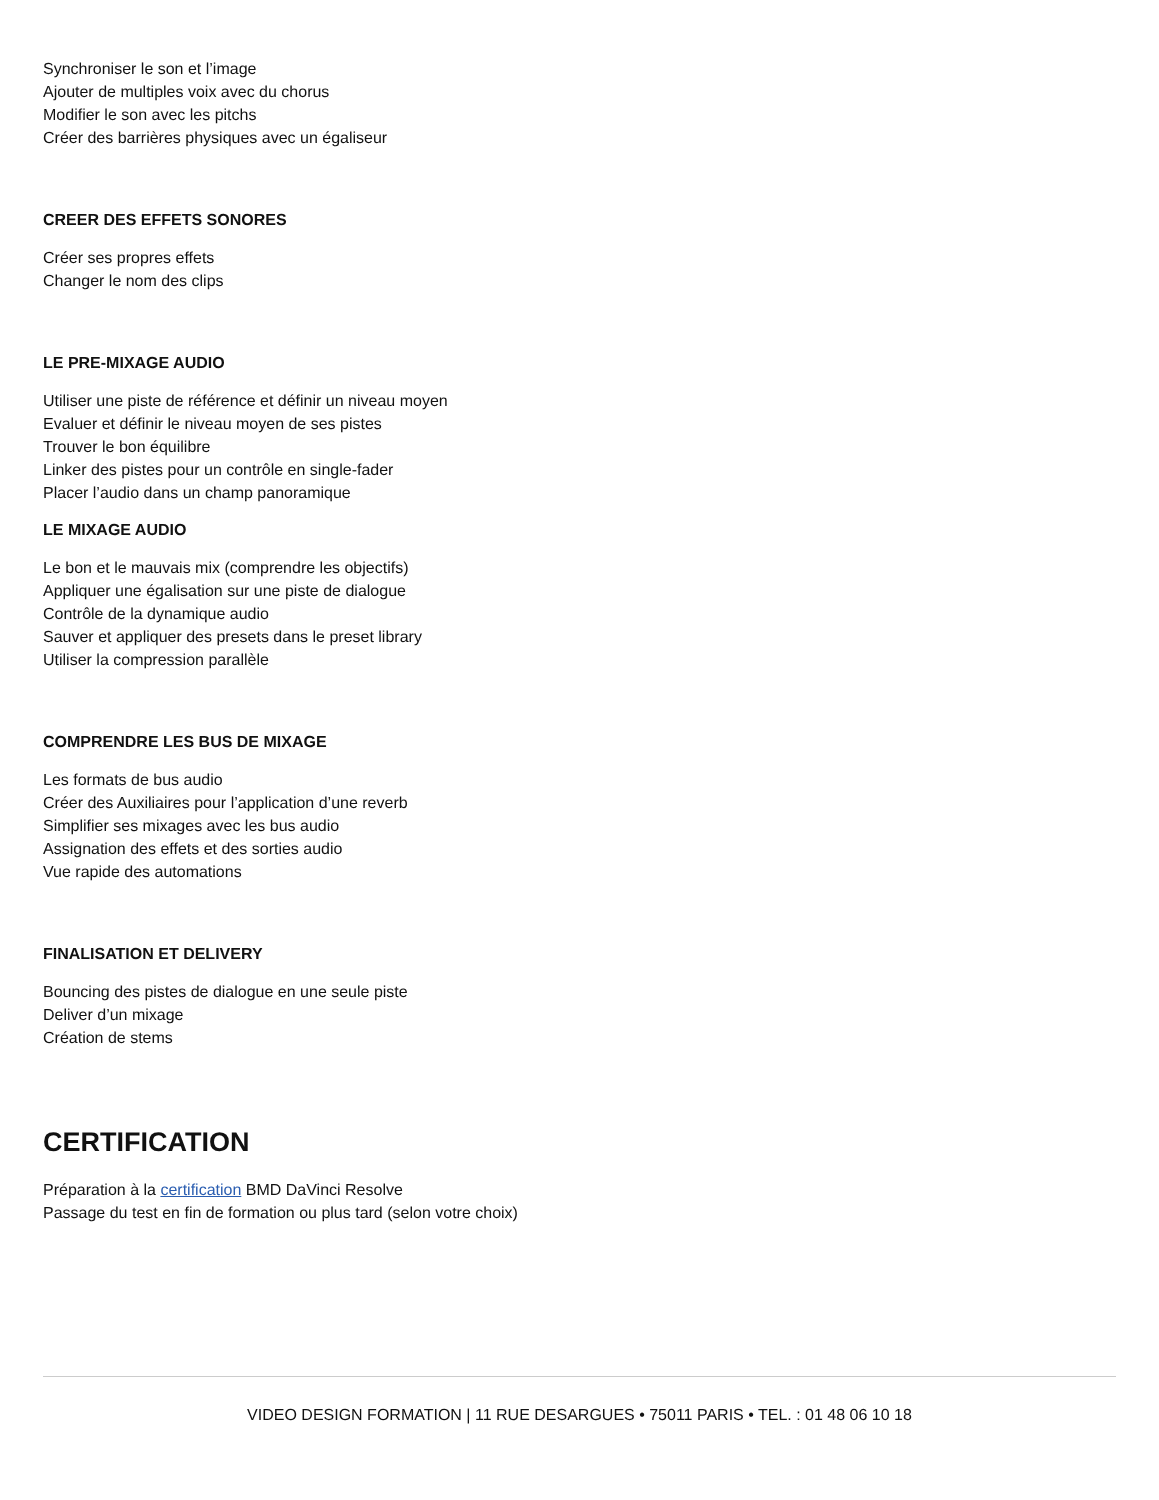Synchroniser le son et l’image
Ajouter de multiples voix avec du chorus
Modifier le son avec les pitchs
Créer des barrières physiques avec un égaliseur
CREER DES EFFETS SONORES
Créer ses propres effets
Changer le nom des clips
LE PRE-MIXAGE AUDIO
Utiliser une piste de référence et définir un niveau moyen
Evaluer et définir le niveau moyen de ses pistes
Trouver le bon équilibre
Linker des pistes pour un contrôle en single-fader
Placer l’audio dans un champ panoramique
LE MIXAGE AUDIO
Le bon et le mauvais mix (comprendre les objectifs)
Appliquer une égalisation sur une piste de dialogue
Contrôle de la dynamique audio
Sauver et appliquer des presets dans le preset library
Utiliser la compression parallèle
COMPRENDRE LES BUS DE MIXAGE
Les formats de bus audio
Créer des Auxiliaires pour l’application d’une reverb
Simplifier ses mixages avec les bus audio
Assignation des effets et des sorties audio
Vue rapide des automations
FINALISATION ET DELIVERY
Bouncing des pistes de dialogue en une seule piste
Deliver d’un mixage
Création de stems
CERTIFICATION
Préparation à la certification BMD DaVinci Resolve
Passage du test en fin de formation ou plus tard (selon votre choix)
VIDEO DESIGN FORMATION | 11 RUE DESARGUES • 75011 PARIS • TEL. : 01 48 06 10 18